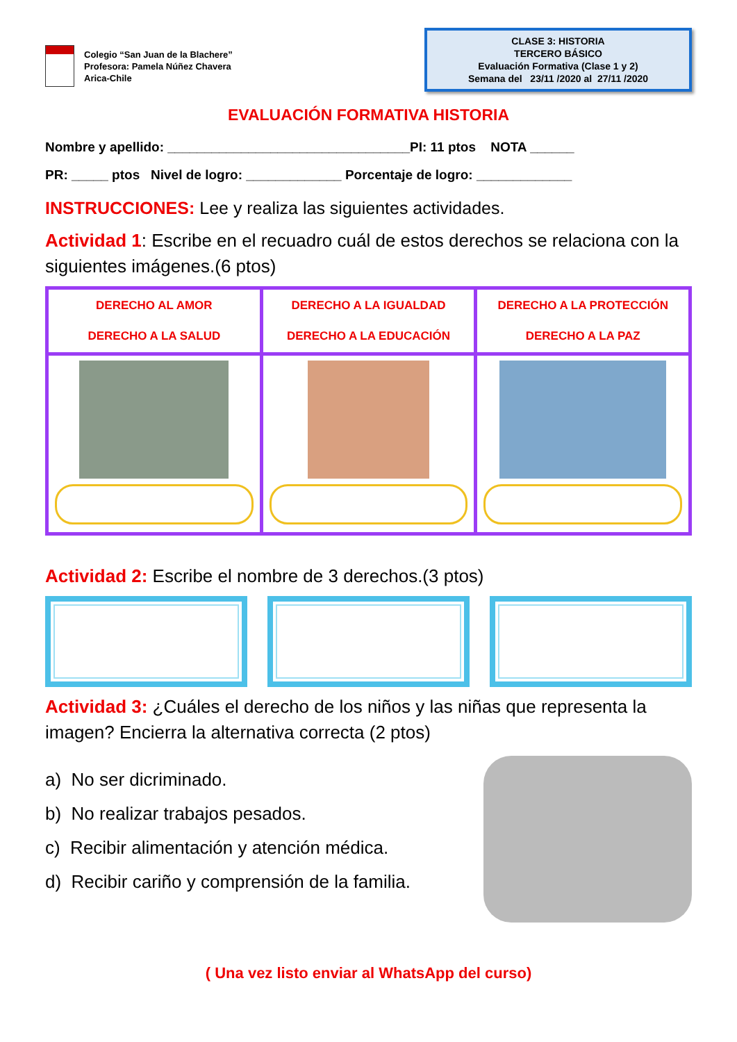Colegio “San Juan de la Blachere”
Profesora: Pamela Núñez Chavera
Arica-Chile
CLASE 3: HISTORIA
TERCERO BÁSICO
Evaluación Formativa (Clase 1 y 2)
Semana del 23/11 /2020 al 27/11 /2020
EVALUACIÓN FORMATIVA HISTORIA
Nombre y apellido: _________________________________PI: 11 ptos NOTA ______
PR: _____ ptos Nivel de logro: _____________ Porcentaje de logro: _____________
INSTRUCCIONES: Lee y realiza las siguientes actividades.
Actividad 1: Escribe en el recuadro cuál de estos derechos se relaciona con la siguientes imágenes.(6 ptos)
| DERECHO AL AMOR DERECHO A LA SALUD | DERECHO A LA IGUALDAD DERECHO A LA EDUCACIÓN | DERECHO A LA PROTECCIÓN DERECHO A LA PAZ |
Actividad 2: Escribe el nombre de 3 derechos.(3 ptos)
Actividad 3: ¿Cuáles el derecho de los niños y las niñas que representa la imagen? Encierra la alternativa correcta (2 ptos)
a) No ser dicriminado.
b) No realizar trabajos pesados.
c) Recibir alimentación y atención médica.
d) Recibir cariño y comprensión de la familia.
( Una vez listo enviar al WhatsApp del curso)